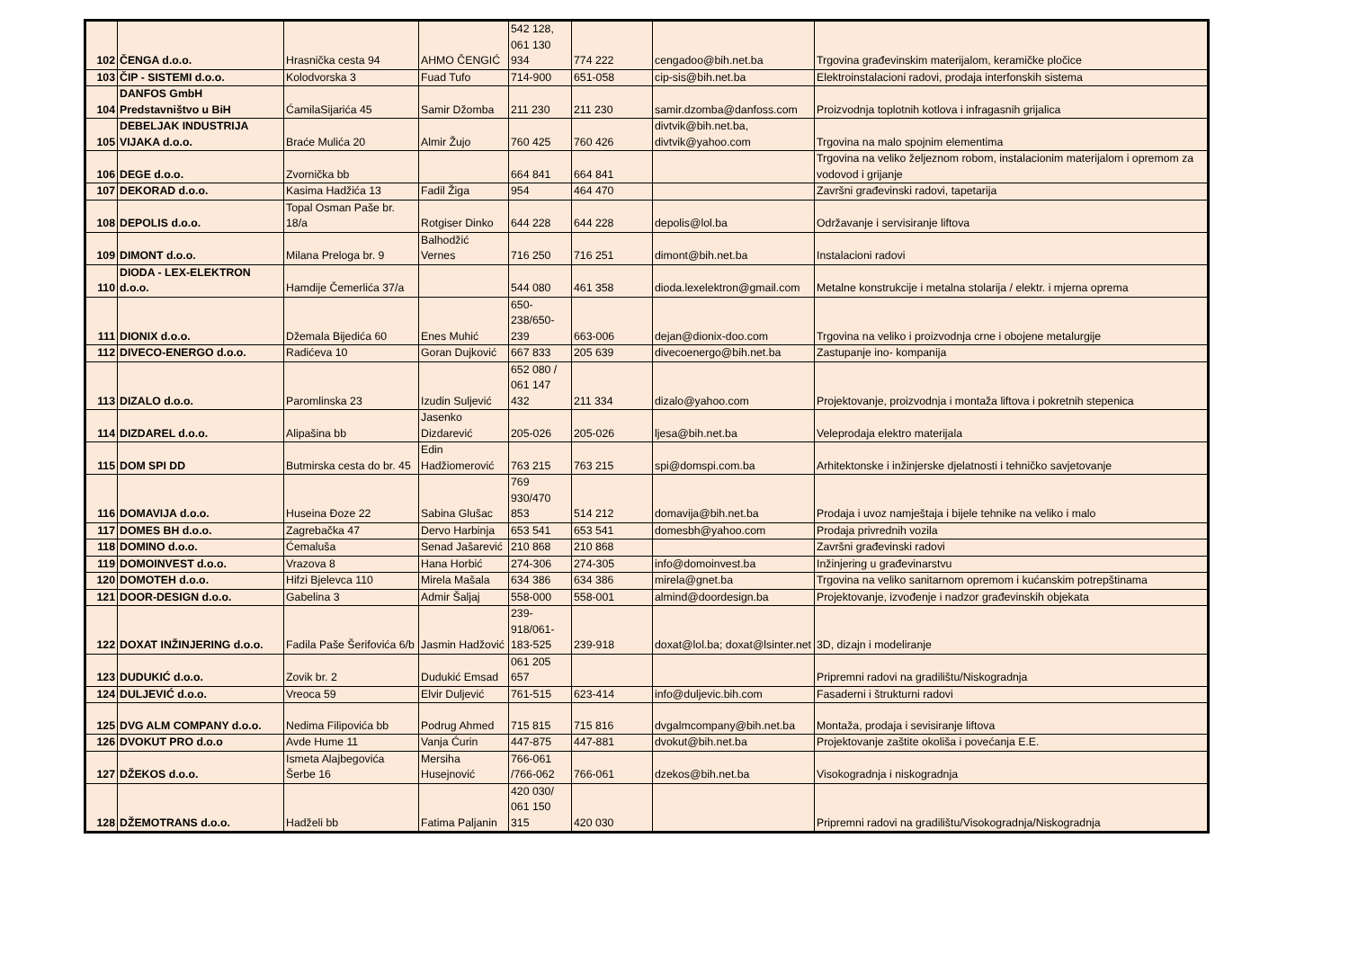| 102 | ČENGA d.o.o. | Hrasnička cesta 94 | AHMO ČENGIĆ | 542 128, 061 130 934 | 774 222 | cengadoo@bih.net.ba | Trgovina građevinskim materijalom, keramičke pločice |
| 103 | ČIP - SISTEMI d.o.o. | Kolodvorska 3 | Fuad Tufo | 714-900 | 651-058 | cip-sis@bih.net.ba | Elektroinstalacioni radovi, prodaja interfonskih sistema |
| 104 | DANFOS GmbH Predstavništvo u BiH | ĆamilaSijarića 45 | Samir Džomba | 211 230 | 211 230 | samir.dzomba@danfoss.com | Proizvodnja toplotnih kotlova i infragasnih grijalica |
| 105 | DEBELJAK INDUSTRIJA VIJAKA d.o.o. | Braće Mulića 20 | Almir Žujo | 760 425 | 760 426 | divtvik@bih.net.ba, divtvik@yahoo.com | Trgovina na malo spojnim elementima |
| 106 | DEGE d.o.o. | Zvornička bb | | 664 841 | 664 841 | | Trgovina na veliko željeznom robom, instalacionim materijalom i opremom za vodovod i grijanje |
| 107 | DEKORAD d.o.o. | Kasima Hadžića 13 | Fadil Žiga | 954 | 464 470 | | Završni građevinski radovi, tapetarija |
| 108 | DEPOLIS d.o.o. | Topal Osman Paše br. 18/a | Rotgiser Dinko | 644 228 | 644 228 | depolis@lol.ba | Održavanje i servisiranje liftova |
| 109 | DIMONT d.o.o. | Milana Preloga br. 9 | Balhodžić Vernes | 716 250 | 716 251 | dimont@bih.net.ba | Instalacioni radovi |
| 110 | DIODA - LEX-ELEKTRON d.o.o. | Hamdije Čemerlića 37/a | | 544 080 | 461 358 | dioda.lexelektron@gmail.com | Metalne konstrukcije i metalna stolarija / elektr. i mjerna oprema |
| 111 | DIONIX d.o.o. | Džemala Bijedića 60 | Enes Muhić | 650-238/650-239 | 663-006 | dejan@dionix-doo.com | Trgovina na veliko i proizvodnja crne i obojene metalurgije |
| 112 | DIVECO-ENERGO d.o.o. | Radićeva 10 | Goran Dujković | 667 833 | 205 639 | divecoenergo@bih.net.ba | Zastupanje ino- kompanija |
| 113 | DIZALO d.o.o. | Paromlinska 23 | Izudin Suljević | 652 080 / 061 147 432 | 211 334 | dizalo@yahoo.com | Projektovanje, proizvodnja i montaža liftova i pokretnih stepenica |
| 114 | DIZDAREL d.o.o. | Alipašina bb | Jasenko Dizdarević | 205-026 | 205-026 | ljesa@bih.net.ba | Veleprodaja elektro materijala |
| 115 | DOM SPI DD | Butmirska cesta do br. 45 | Edin Hadžiomerović | 763 215 | 763 215 | spi@domspi.com.ba | Arhitektonske i inžinjerske djelatnosti i tehničko savjetovanje |
| 116 | DOMAVIJA d.o.o. | Huseina Đoze 22 | Sabina Glušac | 769 930/470 853 | 514 212 | domavija@bih.net.ba | Prodaja i uvoz namještaja i bijele tehnike na veliko i malo |
| 117 | DOMES BH d.o.o. | Zagrebačka 47 | Dervo Harbinja | 653 541 | 653 541 | domesbh@yahoo.com | Prodaja privrednih vozila |
| 118 | DOMINO d.o.o. | Ćemaluša | Senad Jašarević | 210 868 | 210 868 | | Završni građevinski radovi |
| 119 | DOMOINVEST d.o.o. | Vrazova 8 | Hana Horbić | 274-306 | 274-305 | info@domoinvest.ba | Inžinjering u građevinarstvu |
| 120 | DOMOTEH d.o.o. | Hifzi Bjelevca 110 | Mirela Mašala | 634 386 | 634 386 | mirela@gnet.ba | Trgovina na veliko sanitarnom opremom i kućanskim potrepštinama |
| 121 | DOOR-DESIGN d.o.o. | Gabelina 3 | Admir Šaljaj | 558-000 | 558-001 | almind@doordesign.ba | Projektovanje, izvođenje i nadzor građevinskih objekata |
| 122 | DOXAT INŽINJERING d.o.o. | Fadila Paše Šerifovića 6/b | Jasmin Hadžović | 239-918/061-183-525 | 239-918 | doxat@lol.ba; doxat@lsinter.net | 3D, dizajn i modeliranje |
| 123 | DUDUKIĆ d.o.o. | Zovik br. 2 | Dudukić Emsad | 061 205 657 | | | Pripremni radovi na gradilištu/Niskogradnja |
| 124 | DULJEVIĆ d.o.o. | Vreoca 59 | Elvir Duljević | 761-515 | 623-414 | info@duljevic.bih.com | Fasaderni i štrukturni radovi |
| 125 | DVG ALM COMPANY d.o.o. | Nedima Filipovića bb | Podrug Ahmed | 715 815 | 715 816 | dvgalmcompany@bih.net.ba | Montaža, prodaja i sevisiranje liftova |
| 126 | DVOKUT PRO d.o.o | Avde Hume 11 | Vanja Ćurin | 447-875 | 447-881 | dvokut@bih.net.ba | Projektovanje zaštite okoliša i povećanja E.E. |
| 127 | DŽEKOS d.o.o. | Ismeta Alajbegovića Šerbe 16 | Mersiha Husejnović | 766-061 /766-062 | 766-061 | dzekos@bih.net.ba | Visokogradnja i niskogradnja |
| 128 | DŽEMOTRANS d.o.o. | Hadželi bb | Fatima Paljanin | 420 030/ 061 150 315 | 420 030 | | Pripremni radovi na gradilištu/Visokogradnja/Niskogradnja |